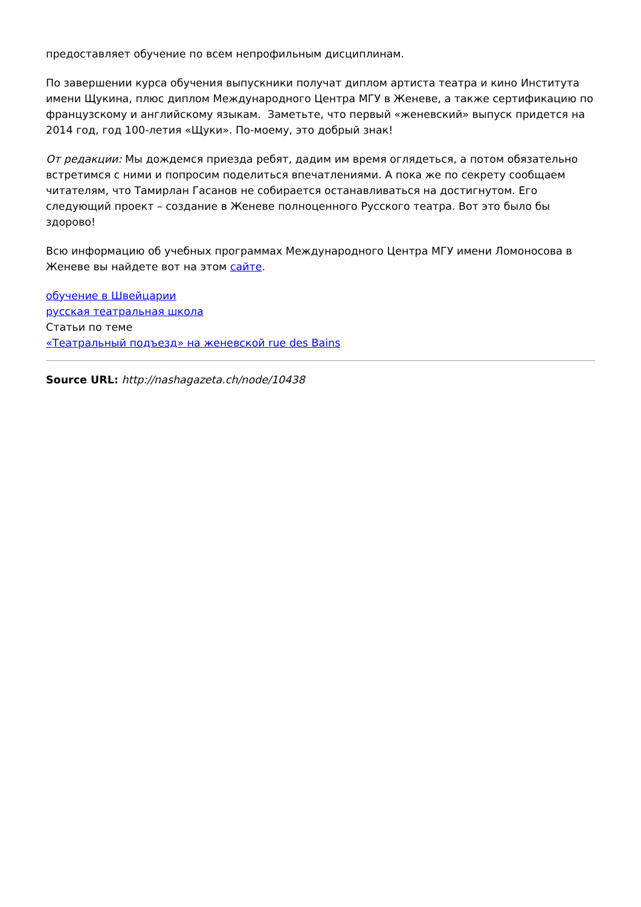предоставляет обучение по всем непрофильным дисциплинам.
По завершении курса обучения выпускники получат диплом артиста театра и кино Института имени Щукина, плюс диплом Международного Центра МГУ в Женеве, а также сертификацию по французскому и английскому языкам. Заметьте, что первый «женевский» выпуск придется на 2014 год, год 100-летия «Щуки». По-моему, это добрый знак!
От редакции: Мы дождемся приезда ребят, дадим им время оглядеться, а потом обязательно встретимся с ними и попросим поделиться впечатлениями. А пока же по секрету сообщаем читателям, что Тамирлан Гасанов не собирается останавливаться на достигнутом. Его следующий проект – создание в Женеве полноценного Русского театра. Вот это было бы здорово!
Всю информацию об учебных программах Международного Центра МГУ имени Ломоносова в Женеве вы найдете вот на этом сайте.
обучение в Швейцарии
русская театральная школа
Статьи по теме
«Театральный подъезд» на женевской rue des Bains
Source URL: http://nashagazeta.ch/node/10438